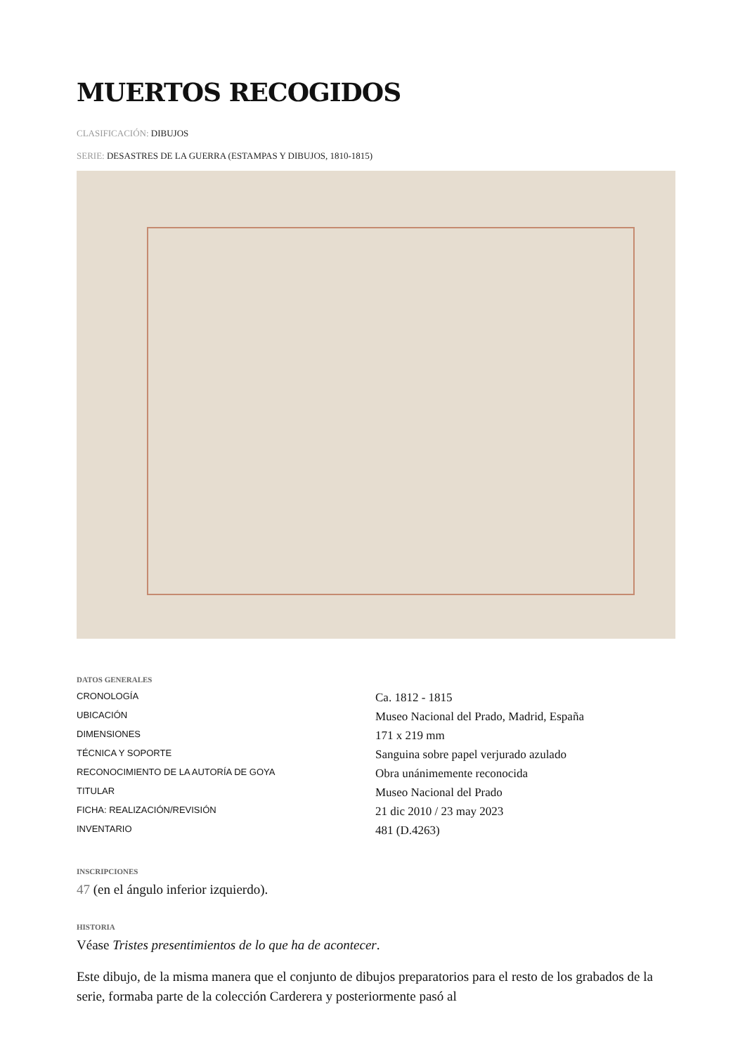MUERTOS RECOGIDOS
CLASIFICACIÓN: DIBUJOS
SERIE: DESASTRES DE LA GUERRA (ESTAMPAS Y DIBUJOS, 1810-1815)
DATOS GENERALES
| CRONOLOGÍA | Ca. 1812 - 1815 |
| UBICACIÓN | Museo Nacional del Prado, Madrid, España |
| DIMENSIONES | 171 x 219 mm |
| TÉCNICA Y SOPORTE | Sanguina sobre papel verjurado azulado |
| RECONOCIMIENTO DE LA AUTORÍA DE GOYA | Obra unánimemente reconocida |
| TITULAR | Museo Nacional del Prado |
| FICHA: REALIZACIÓN/REVISIÓN | 21 dic 2010 / 23 may 2023 |
| INVENTARIO | 481 (D.4263) |
INSCRIPCIONES
47 (en el ángulo inferior izquierdo).
HISTORIA
Véase Tristes presentimientos de lo que ha de acontecer.
Este dibujo, de la misma manera que el conjunto de dibujos preparatorios para el resto de los grabados de la serie, formaba parte de la colección Carderera y posteriormente pasó al